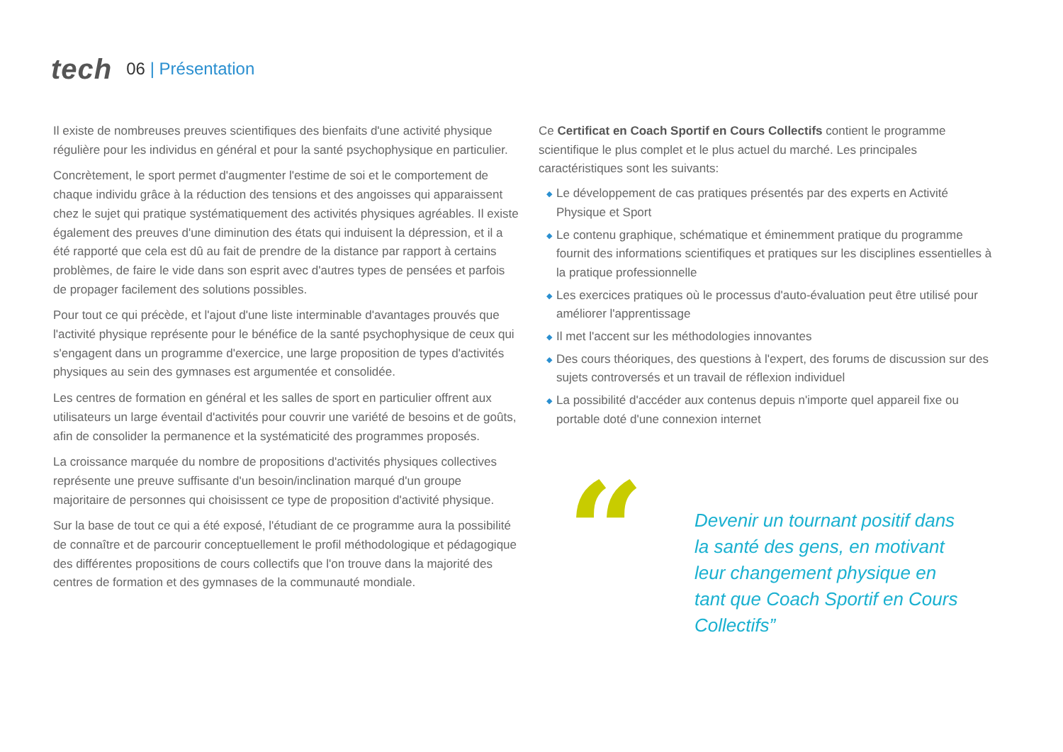tech
06 | Présentation
Il existe de nombreuses preuves scientifiques des bienfaits d'une activité physique régulière pour les individus en général et pour la santé psychophysique en particulier.
Concrètement, le sport permet d'augmenter l'estime de soi et le comportement de chaque individu grâce à la réduction des tensions et des angoisses qui apparaissent chez le sujet qui pratique systématiquement des activités physiques agréables. Il existe également des preuves d'une diminution des états qui induisent la dépression, et il a été rapporté que cela est dû au fait de prendre de la distance par rapport à certains problèmes, de faire le vide dans son esprit avec d'autres types de pensées et parfois de propager facilement des solutions possibles.
Pour tout ce qui précède, et l'ajout d'une liste interminable d'avantages prouvés que l'activité physique représente pour le bénéfice de la santé psychophysique de ceux qui s'engagent dans un programme d'exercice, une large proposition de types d'activités physiques au sein des gymnases est argumentée et consolidée.
Les centres de formation en général et les salles de sport en particulier offrent aux utilisateurs un large éventail d'activités pour couvrir une variété de besoins et de goûts, afin de consolider la permanence et la systématicité des programmes proposés.
La croissance marquée du nombre de propositions d'activités physiques collectives représente une preuve suffisante d'un besoin/inclination marqué d'un groupe majoritaire de personnes qui choisissent ce type de proposition d'activité physique.
Sur la base de tout ce qui a été exposé, l'étudiant de ce programme aura la possibilité de connaître et de parcourir conceptuellement le profil méthodologique et pédagogique des différentes propositions de cours collectifs que l'on trouve dans la majorité des centres de formation et des gymnases de la communauté mondiale.
Ce Certificat en Coach Sportif en Cours Collectifs contient le programme scientifique le plus complet et le plus actuel du marché. Les principales caractéristiques sont les suivants:
◆ Le développement de cas pratiques présentés par des experts en Activité Physique et Sport
◆ Le contenu graphique, schématique et éminemment pratique du programme fournit des informations scientifiques et pratiques sur les disciplines essentielles à la pratique professionnelle
◆ Les exercices pratiques où le processus d'auto-évaluation peut être utilisé pour améliorer l'apprentissage
◆ Il met l'accent sur les méthodologies innovantes
◆ Des cours théoriques, des questions à l'expert, des forums de discussion sur des sujets controversés et un travail de réflexion individuel
◆ La possibilité d'accéder aux contenus depuis n'importe quel appareil fixe ou portable doté d'une connexion internet
“
Devenir un tournant positif dans la santé des gens, en motivant leur changement physique en tant que Coach Sportif en Cours Collectifs”